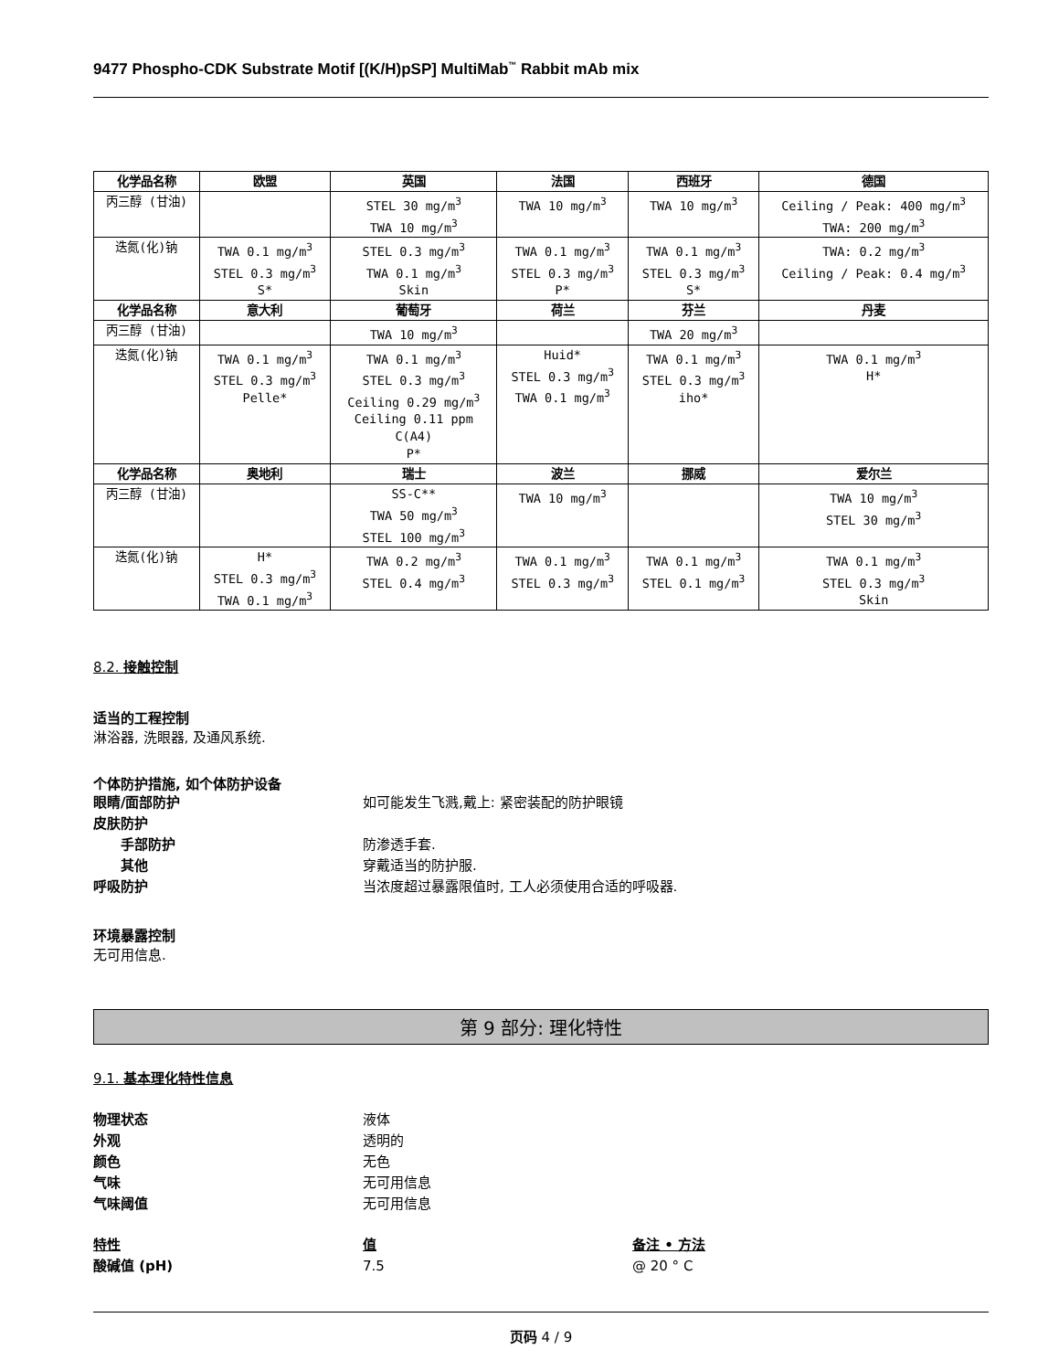9477 Phospho-CDK Substrate Motif [(K/H)pSP] MultiMab<sup>™</sup> Rabbit mAb mix
| 化学品名称 | 欧盟 | 英国 | 法国 | 西班牙 | 德国 |
| --- | --- | --- | --- | --- | --- |
| 丙三醇 (甘油) | | STEL 30 mg/m<sup>3</sup> TWA 10 mg/m<sup>3</sup> | TWA 10 mg/m<sup>3</sup> | TWA 10 mg/m<sup>3</sup> | Ceiling / Peak: 400 mg/m<sup>3</sup> TWA: 200 mg/m<sup>3</sup> |
| 迭氮(化)钠 | TWA 0.1 mg/m<sup>3</sup> STEL 0.3 mg/m<sup>3</sup> S* | STEL 0.3 mg/m<sup>3</sup> TWA 0.1 mg/m<sup>3</sup> Skin | TWA 0.1 mg/m<sup>3</sup> STEL 0.3 mg/m<sup>3</sup> P* | TWA 0.1 mg/m<sup>3</sup> STEL 0.3 mg/m<sup>3</sup> S* | TWA: 0.2 mg/m<sup>3</sup> Ceiling / Peak: 0.4 mg/m<sup>3</sup> |
| 化学品名称 | 意大利 | 葡萄牙 | 荷兰 | 芬兰 | 丹麦 |
| 丙三醇 (甘油) | | TWA 10 mg/m<sup>3</sup> | | TWA 20 mg/m<sup>3</sup> | |
| 迭氮(化)钠 | TWA 0.1 mg/m<sup>3</sup> STEL 0.3 mg/m<sup>3</sup> Pelle* | TWA 0.1 mg/m<sup>3</sup> STEL 0.3 mg/m<sup>3</sup> Ceiling 0.29 mg/m<sup>3</sup> Ceiling 0.11 ppm C(A4) P* | Huid* STEL 0.3 mg/m<sup>3</sup> TWA 0.1 mg/m<sup>3</sup> | TWA 0.1 mg/m<sup>3</sup> STEL 0.3 mg/m<sup>3</sup> iho* | TWA 0.1 mg/m<sup>3</sup> H* |
| 化学品名称 | 奥地利 | 瑞士 | 波兰 | 挪威 | 爱尔兰 |
| 丙三醇 (甘油) | | SS-C** TWA 50 mg/m<sup>3</sup> STEL 100 mg/m<sup>3</sup> | TWA 10 mg/m<sup>3</sup> | | TWA 10 mg/m<sup>3</sup> STEL 30 mg/m<sup>3</sup> |
| 迭氮(化)钠 | H* STEL 0.3 mg/m<sup>3</sup> TWA 0.1 mg/m<sup>3</sup> | TWA 0.2 mg/m<sup>3</sup> STEL 0.4 mg/m<sup>3</sup> | TWA 0.1 mg/m<sup>3</sup> STEL 0.3 mg/m<sup>3</sup> | TWA 0.1 mg/m<sup>3</sup> STEL 0.1 mg/m<sup>3</sup> | TWA 0.1 mg/m<sup>3</sup> STEL 0.3 mg/m<sup>3</sup> Skin |
8.2. 接触控制
适当的工程控制
淋浴器, 洗眼器, 及通风系统.
个体防护措施, 如个体防护设备
眼睛/面部防护 如可能发生飞溅,戴上: 紧密装配的防护眼镜
皮肤防护
手部防护 防渗透手套.
其他 穿戴适当的防护服.
呼吸防护 当浓度超过暴露限值时, 工人必须使用合适的呼吸器.
环境暴露控制
无可用信息.
第 9 部分: 理化特性
9.1. 基本理化特性信息
物理状态 液体
外观 透明的
颜色 无色
气味 无可用信息
气味阈值 无可用信息
特性 值 备注 • 方法
酸碱值 (pH) 7.5 @ 20 ° C
页码 4 / 9